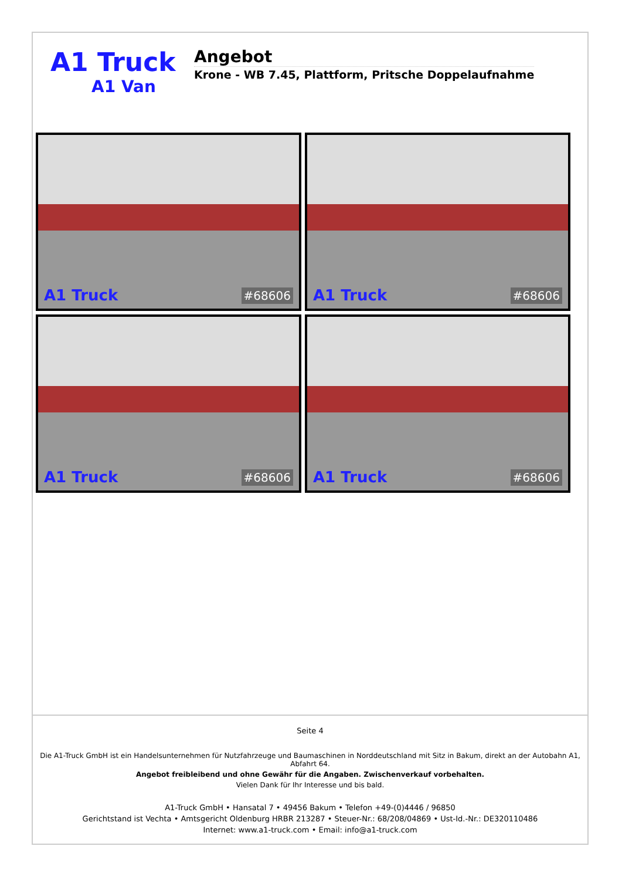A1 Truck
A1 Van
Angebot
Krone - WB 7.45, Plattform, Pritsche Doppelaufnahme
A1 Truck #68606
A1 Truck #68606
A1 Truck #68606
A1 Truck #68606
Seite 4
Die A1-Truck GmbH ist ein Handelsunternehmen für Nutzfahrzeuge und Baumaschinen in Norddeutschland mit Sitz in Bakum, direkt an der Autobahn A1, Abfahrt 64.
Angebot freibleibend und ohne Gewähr für die Angaben. Zwischenverkauf vorbehalten.
Vielen Dank für Ihr Interesse und bis bald.
A1-Truck GmbH • Hansatal 7 • 49456 Bakum • Telefon +49-(0)4446 / 96850
Gerichtstand ist Vechta • Amtsgericht Oldenburg HRBR 213287 • Steuer-Nr.: 68/208/04869 • Ust-Id.-Nr.: DE320110486
Internet: www.a1-truck.com • Email: info@a1-truck.com